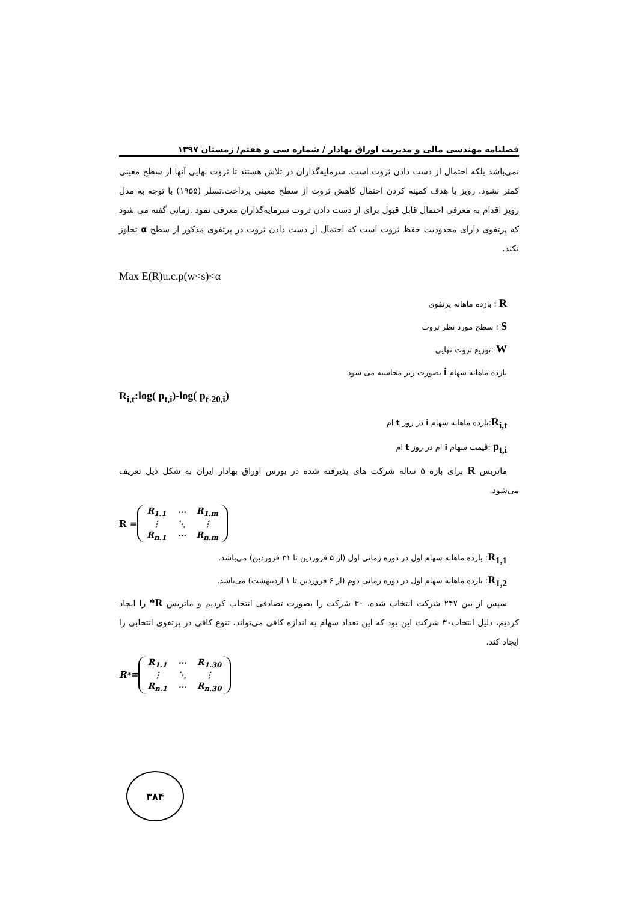فصلنامه مهندسی مالی و مدیریت اوراق بهادار / شماره سی و هفتم/ زمستان ۱۳۹۷
نمی‌باشد بلکه احتمال از دست دادن ثروت است. سرمایه‌گذاران در تلاش هستند تا ثروت نهایی آنها از سطح معینی کمتر نشود. رویز با هدف کمینه کردن احتمال کاهش ثروت از سطح معینی پرداخت.تسلر (۱۹۵۵) با توجه به مدل رویز اقدام به معرفی احتمال قابل قبول برای از دست دادن ثروت سرمایه‌گذاران معرفی نمود .زمانی گفته می شود که پرتفوی دارای محدودیت حفظ ثروت است که احتمال از دست دادن ثروت در پرتفوی مذکور از سطح α تجاوز نکند.
Max E(R)u.c.p(w<s)<α
R : بازده ماهانه پرتفوی
S : سطح مورد نظر ثروت
W :توزیع ثروت نهایی
بازده ماهانه سهام i بصورت زیر محاسبه می شود
R<sub>i,t</sub>:log( p<sub>t,i</sub>)-log( p<sub>t-20,i</sub>)
R<sub>i,t</sub>:بازده ماهانه سهام i در روز t ام
p<sub>t,i</sub> :قیمت سهام i ام در روز t ام
ماتریس R برای بازه ۵ ساله شرکت های پذیرفته شده در بورس اوراق بهادار ایران به شکل ذیل تعریف می‌شود.
R =
| R<sub>1.1</sub> | ⋯ | R<sub>1.m</sub> |
| ⋮ | ⋱ | ⋮ |
| R<sub>n.1</sub> | ⋯ | R<sub>n.m</sub> |
R<sub>1,1</sub>: بازده ماهانه سهام اول در دوره زمانی اول (از ۵ فروردین تا ۳۱ فروردین) می‌باشد.
R<sub>1,2</sub>: بازده ماهانه سهام اول در دوره زمانی دوم (از ۶ فروردین تا ۱ اردیبهشت) می‌باشد.
سپس از بین ۲۴۷ شرکت انتخاب شده، ۳۰ شرکت را بصورت تصادفی انتخاب کردیم و ماتریس R* را ایجاد کردیم، دلیل انتخاب۳۰ شرکت این بود که این تعداد سهام به اندازه کافی می‌تواند، تنوع کافی در پرتفوی انتخابی را ایجاد کند.
R<sup>*</sup>=
| R<sub>1.1</sub> | ⋯ | R<sub>1.30</sub> |
| ⋮ | ⋱ | ⋮ |
| R<sub>n.1</sub> | ⋯ | R<sub>n.30</sub> |
۳۸۴